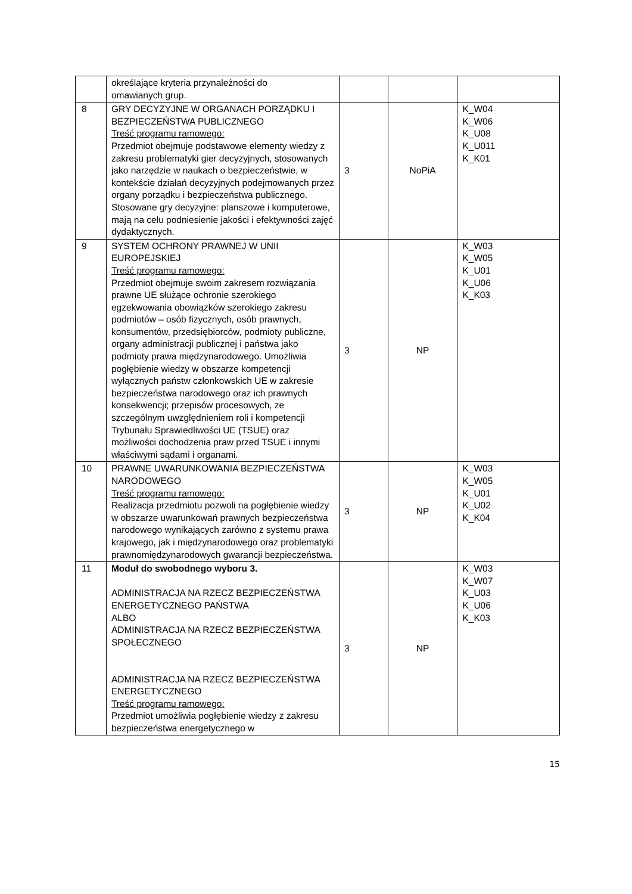| | określające kryteria przynależności do omawianych grup. | | | |
| 8 | GRY DECYZYJNE W ORGANACH PORZĄDKU I BEZPIECZEŃSTWA PUBLICZNEGO Treść programu ramowego: Przedmiot obejmuje podstawowe elementy wiedzy z zakresu problematyki gier decyzyjnych, stosowanych jako narzędzie w naukach o bezpieczeństwie, w kontekście działań decyzyjnych podejmowanych przez organy porządku i bezpieczeństwa publicznego. Stosowane gry decyzyjne: planszowe i komputerowe, mają na celu podniesienie jakości i efektywności zajęć dydaktycznych. | 3 | NoPiA | K_W04 K_W06 K_U08 K_U011 K_K01 |
| 9 | SYSTEM OCHRONY PRAWNEJ W UNII EUROPEJSKIEJ Treść programu ramowego: Przedmiot obejmuje swoim zakresem rozwiązania prawne UE służące ochronie szerokiego egzekwowania obowiązków szerokiego zakresu podmiotów – osób fizycznych, osób prawnych, konsumentów, przedsiębiorców, podmioty publiczne, organy administracji publicznej i państwa jako podmioty prawa międzynarodowego. Umożliwia pogłębienie wiedzy w obszarze kompetencji wyłącznych państw członkowskich UE w zakresie bezpieczeństwa narodowego oraz ich prawnych konsekwencji; przepisów procesowych, ze szczególnym uwzględnieniem roli i kompetencji Trybunału Sprawiedliwości UE (TSUE) oraz możliwości dochodzenia praw przed TSUE i innymi właściwymi sądami i organami. | 3 | NP | K_W03 K_W05 K_U01 K_U06 K_K03 |
| 10 | PRAWNE UWARUNKOWANIA BEZPIECZEŃSTWA NARODOWEGO Treść programu ramowego: Realizacja przedmiotu pozwoli na pogłębienie wiedzy w obszarze uwarunkowań prawnych bezpieczeństwa narodowego wynikających zarówno z systemu prawa krajowego, jak i międzynarodowego oraz problematyki prawnomiędzynarodowych gwarancji bezpieczeństwa. | 3 | NP | K_W03 K_W05 K_U01 K_U02 K_K04 |
| 11 | Moduł do swobodnego wyboru 3. ADMINISTRACJA NA RZECZ BEZPIECZEŃSTWA ENERGETYCZNEGO PAŃSTWA ALBO ADMINISTRACJA NA RZECZ BEZPIECZEŃSTWA SPOŁECZNEGO ADMINISTRACJA NA RZECZ BEZPIECZEŃSTWA ENERGETYCZNEGO Treść programu ramowego: Przedmiot umożliwia pogłębienie wiedzy z zakresu bezpieczeństwa energetycznego w | 3 | NP | K_W03 K_W07 K_U03 K_U06 K_K03 |
15